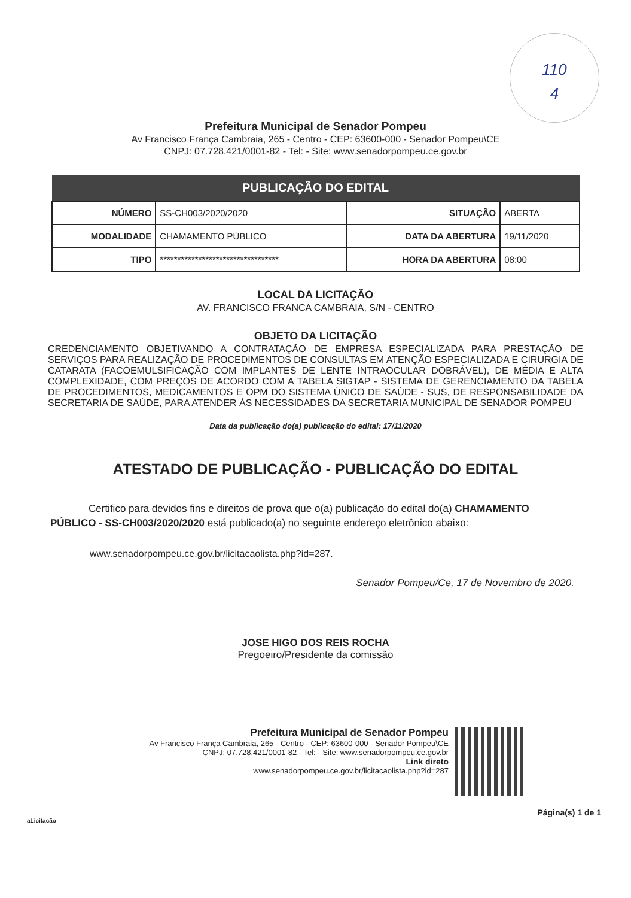110
4
Prefeitura Municipal de Senador Pompeu
Av Francisco França Cambraia, 265 - Centro - CEP: 63600-000 - Senador Pompeu\CE
CNPJ: 07.728.421/0001-82 - Tel: - Site: www.senadorpompeu.ce.gov.br
| PUBLICAÇÃO DO EDITAL | | | |
| --- | --- | --- | --- |
| NÚMERO | SS-CH003/2020/2020 | SITUAÇÃO | ABERTA |
| MODALIDADE | CHAMAMENTO PÚBLICO | DATA DA ABERTURA | 19/11/2020 |
| TIPO | ********************************** | HORA DA ABERTURA | 08:00 |
LOCAL DA LICITAÇÃO
AV. FRANCISCO FRANCA CAMBRAIA, S/N - CENTRO
OBJETO DA LICITAÇÃO
CREDENCIAMENTO OBJETIVANDO A CONTRATAÇÃO DE EMPRESA ESPECIALIZADA PARA PRESTAÇÃO DE SERVIÇOS PARA REALIZAÇÃO DE PROCEDIMENTOS DE CONSULTAS EM ATENÇÃO ESPECIALIZADA E CIRURGIA DE CATARATA (FACOEMULSIFICAÇÃO COM IMPLANTES DE LENTE INTRAOCULAR DOBRÁVEL), DE MÉDIA E ALTA COMPLEXIDADE, COM PREÇOS DE ACORDO COM A TABELA SIGTAP - SISTEMA DE GERENCIAMENTO DA TABELA DE PROCEDIMENTOS, MEDICAMENTOS E OPM DO SISTEMA ÚNICO DE SAÚDE - SUS, DE RESPONSABILIDADE DA SECRETARIA DE SAÚDE, PARA ATENDER ÀS NECESSIDADES DA SECRETARIA MUNICIPAL DE SENADOR POMPEU
Data da publicação do(a) publicação do edital: 17/11/2020
ATESTADO DE PUBLICAÇÃO - PUBLICAÇÃO DO EDITAL
Certifico para devidos fins e direitos de prova que o(a) publicação do edital do(a) CHAMAMENTO PÚBLICO - SS-CH003/2020/2020 está publicado(a) no seguinte endereço eletrônico abaixo:
www.senadorpompeu.ce.gov.br/licitacaolista.php?id=287.
Senador Pompeu/Ce, 17 de Novembro de 2020.
JOSE HIGO DOS REIS ROCHA
Pregoeiro/Presidente da comissão
Prefeitura Municipal de Senador Pompeu
Av Francisco França Cambraia, 265 - Centro - CEP: 63600-000 - Senador Pompeu\CE
CNPJ: 07.728.421/0001-82 - Tel: - Site: www.senadorpompeu.ce.gov.br
Link direto
www.senadorpompeu.ce.gov.br/licitacaolista.php?id=287
Página(s) 1 de 1
aLicitacão